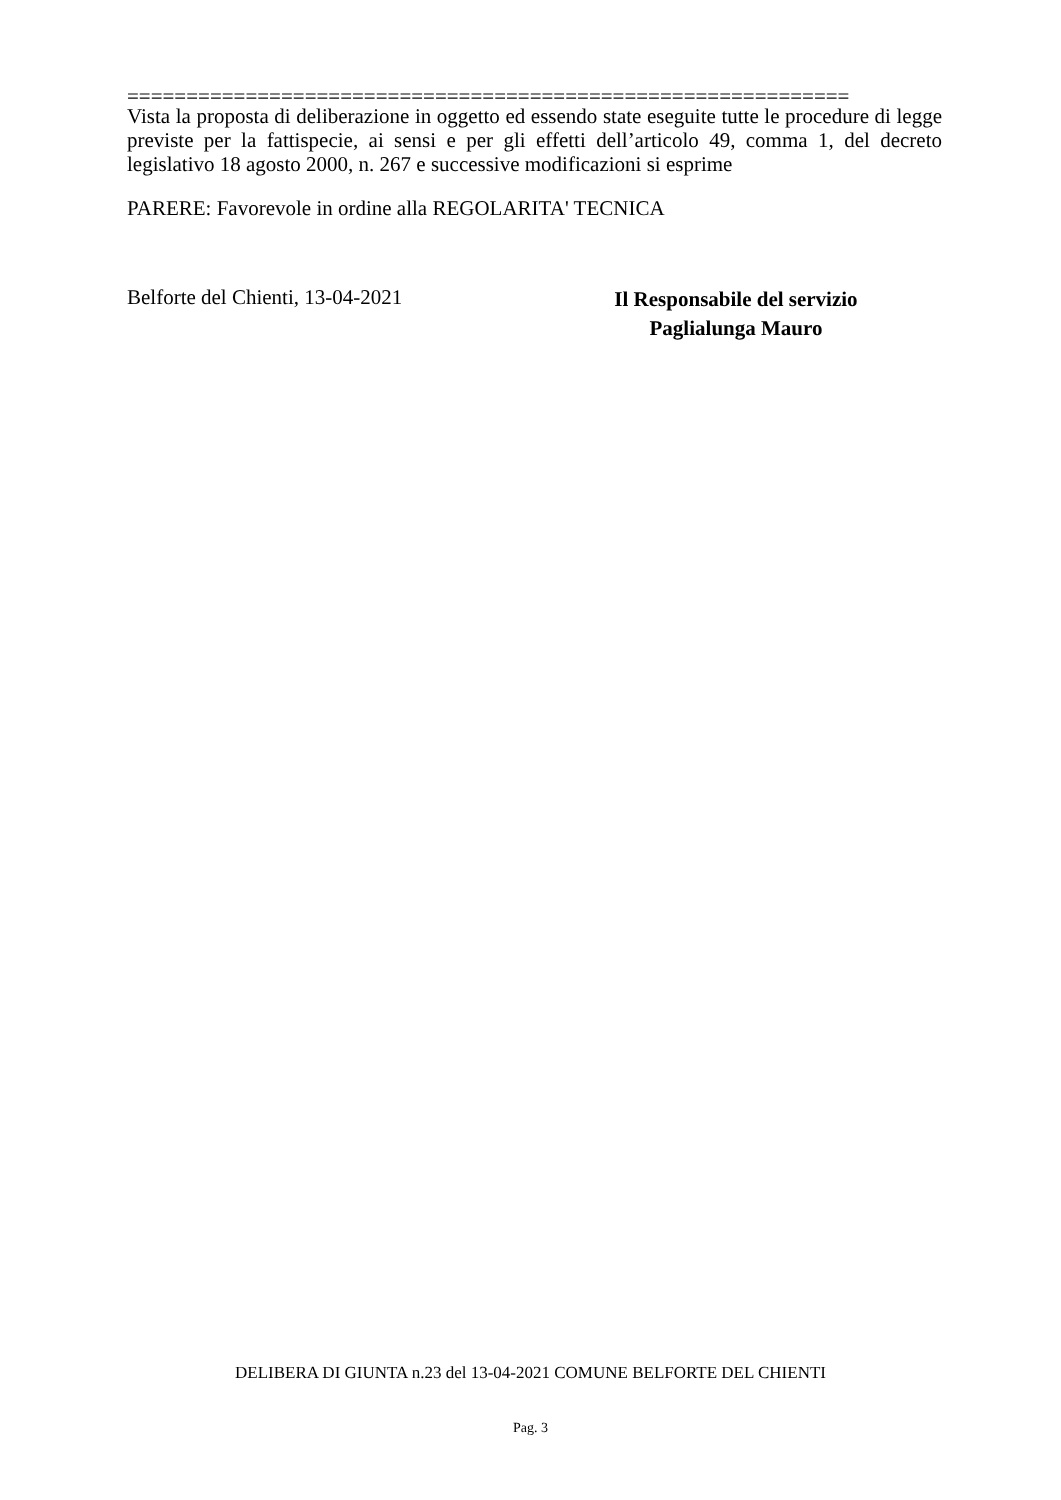=============================================================
Vista la proposta di deliberazione in oggetto ed essendo state eseguite tutte le procedure di legge previste per la fattispecie, ai sensi e per gli effetti dell’articolo 49, comma 1, del decreto legislativo 18 agosto 2000, n. 267 e successive modificazioni si esprime
PARERE: Favorevole in ordine alla REGOLARITA' TECNICA
Belforte del Chienti, 13-04-2021
Il Responsabile del servizio
Paglialunga Mauro
DELIBERA DI GIUNTA n.23 del 13-04-2021 COMUNE BELFORTE DEL CHIENTI
Pag. 3